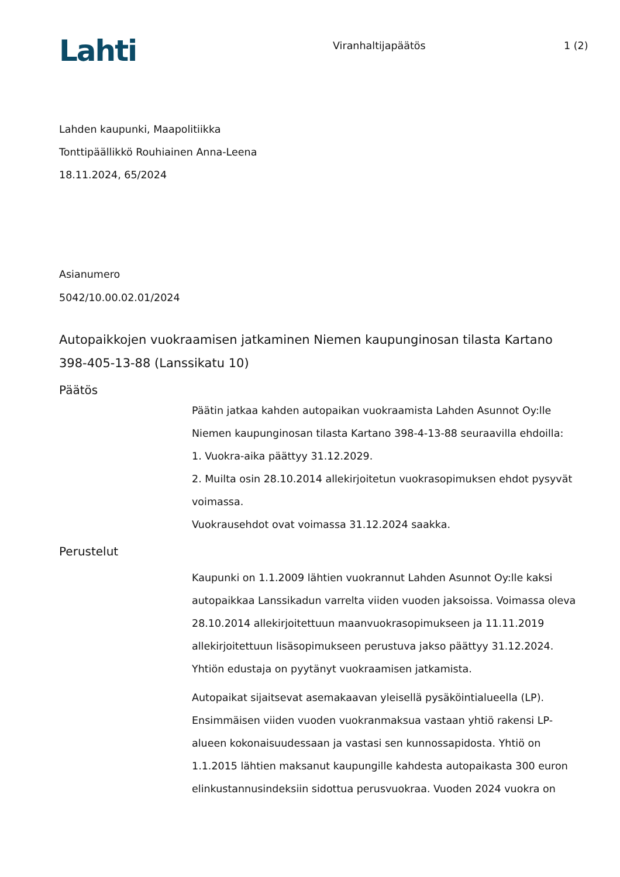Lahti
Viranhaltijapäätös 1 (2)
Lahden kaupunki, Maapolitiikka
Tonttipäällikkö Rouhiainen Anna-Leena
18.11.2024, 65/2024
Asianumero
5042/10.00.02.01/2024
Autopaikkojen vuokraamisen jatkaminen Niemen kaupunginosan tilasta Kartano 398-405-13-88 (Lanssikatu 10)
Päätös
Päätin jatkaa kahden autopaikan vuokraamista Lahden Asunnot Oy:lle Niemen kaupunginosan tilasta Kartano 398-4-13-88 seuraavilla ehdoilla:
1. Vuokra-aika päättyy 31.12.2029.
2. Muilta osin 28.10.2014 allekirjoitetun vuokrasopimuksen ehdot pysyvät voimassa.
Vuokrausehdot ovat voimassa 31.12.2024 saakka.
Perustelut
Kaupunki on 1.1.2009 lähtien vuokrannut Lahden Asunnot Oy:lle kaksi autopaikkaa Lanssikadun varrelta viiden vuoden jaksoissa. Voimassa oleva 28.10.2014 allekirjoitettuun maanvuokrasopimukseen ja 11.11.2019 allekirjoitettuun lisäsopimukseen perustuva jakso päättyy 31.12.2024. Yhtiön edustaja on pyytänyt vuokraamisen jatkamista.
Autopaikat sijaitsevat asemakaavan yleisellä pysäköintialueella (LP). Ensimmäisen viiden vuoden vuokranmaksua vastaan yhtiö rakensi LP-alueen kokonaisuudessaan ja vastasi sen kunnossapidosta. Yhtiö on 1.1.2015 lähtien maksanut kaupungille kahdesta autopaikasta 300 euron elinkustannusindeksiin sidottua perusvuokraa. Vuoden 2024 vuokra on